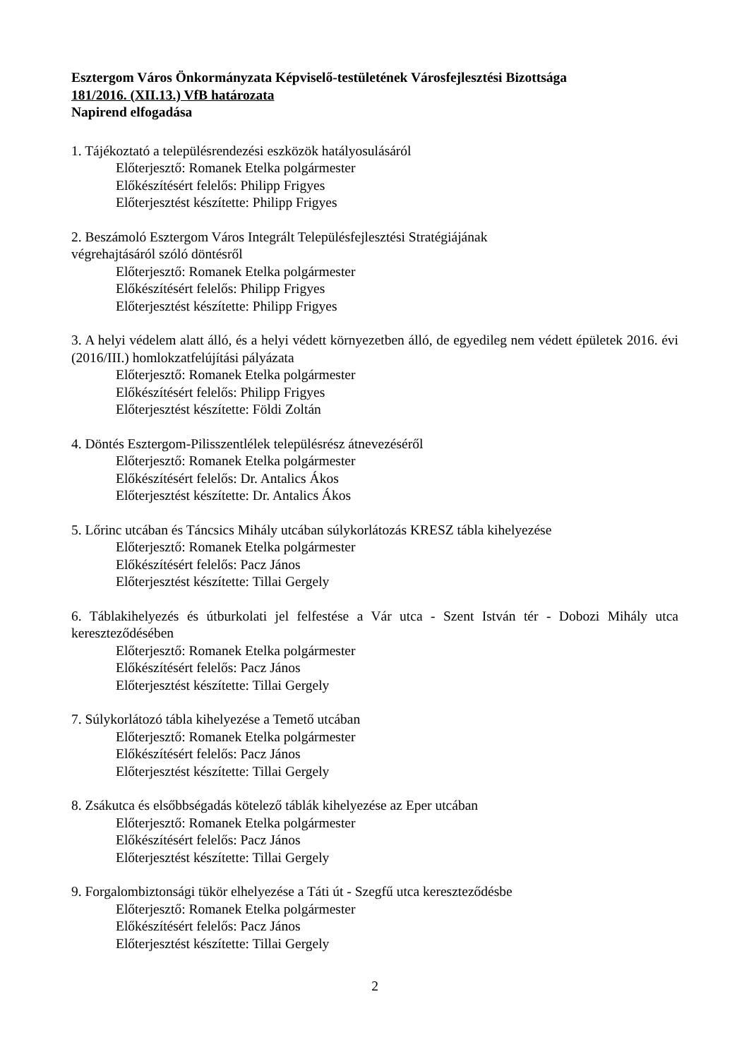Esztergom Város Önkormányzata Képviselő-testületének Városfejlesztési Bizottsága
181/2016. (XII.13.) VfB határozata
Napirend elfogadása
1. Tájékoztató a településrendezési eszközök hatályosulásáról
Előterjesztő: Romanek Etelka polgármester
Előkészítésért felelős: Philipp Frigyes
Előterjesztést készítette: Philipp Frigyes
2. Beszámoló Esztergom Város Integrált Településfejlesztési Stratégiájának
végrehajtásáról szóló döntésről
Előterjesztő: Romanek Etelka polgármester
Előkészítésért felelős: Philipp Frigyes
Előterjesztést készítette: Philipp Frigyes
3. A helyi védelem alatt álló, és a helyi védett környezetben álló, de egyedileg nem védett épületek 2016. évi (2016/III.) homlokzatfelújítási pályázata
Előterjesztő: Romanek Etelka polgármester
Előkészítésért felelős: Philipp Frigyes
Előterjesztést készítette: Földi Zoltán
4. Döntés Esztergom-Pilisszentlélek településrész átnevezéséről
Előterjesztő: Romanek Etelka polgármester
Előkészítésért felelős: Dr. Antalics Ákos
Előterjesztést készítette: Dr. Antalics Ákos
5. Lőrinc utcában és Táncsics Mihály utcában súlykorlátozás KRESZ tábla kihelyezése
Előterjesztő: Romanek Etelka polgármester
Előkészítésért felelős: Pacz János
Előterjesztést készítette: Tillai Gergely
6. Táblakihelyezés és útburkolati jel felfestése a Vár utca - Szent István tér - Dobozi Mihály utca kereszteződésében
Előterjesztő: Romanek Etelka polgármester
Előkészítésért felelős: Pacz János
Előterjesztést készítette: Tillai Gergely
7. Súlykorlátozó tábla kihelyezése a Temető utcában
Előterjesztő: Romanek Etelka polgármester
Előkészítésért felelős: Pacz János
Előterjesztést készítette: Tillai Gergely
8. Zsákutca és elsőbbségadás kötelező táblák kihelyezése az Eper utcában
Előterjesztő: Romanek Etelka polgármester
Előkészítésért felelős: Pacz János
Előterjesztést készítette: Tillai Gergely
9. Forgalombiztonsági tükör elhelyezése a Táti út - Szegfű utca kereszteződésbe
Előterjesztő: Romanek Etelka polgármester
Előkészítésért felelős: Pacz János
Előterjesztést készítette: Tillai Gergely
2